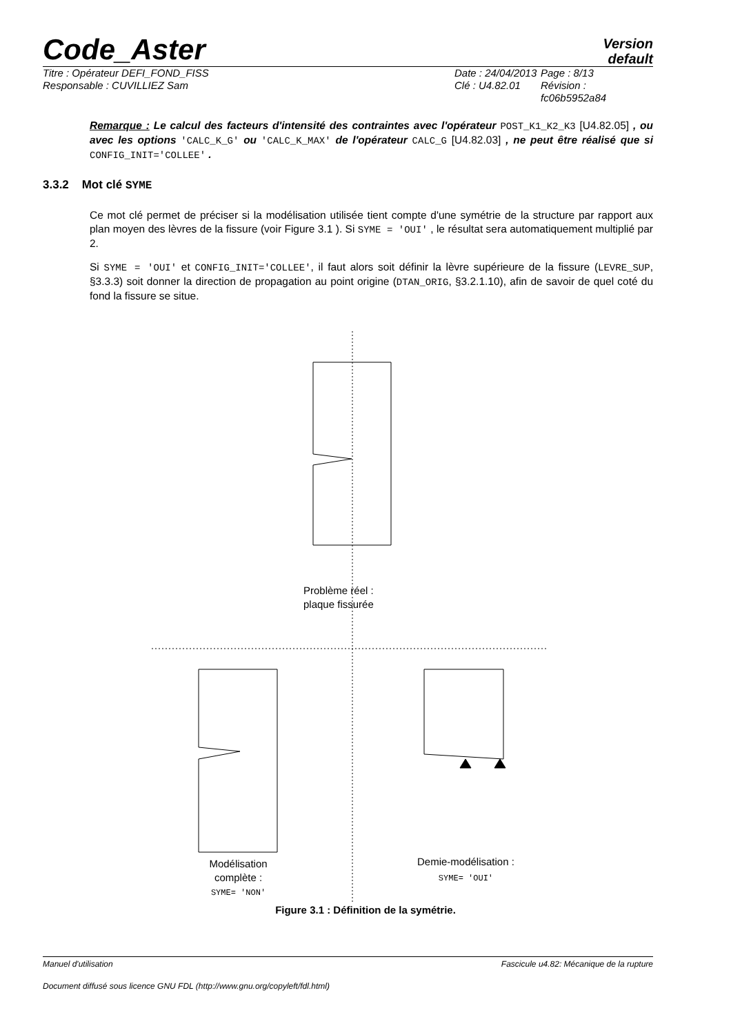Code_Aster
Version
default
Titre : Opérateur DEFI_FOND_FISS
Responsable : CUVILLIEZ Sam
Date : 24/04/2013
Clé : U4.82.01
Page : 8/13
Révision :
fc06b5952a84
Remarque : Le calcul des facteurs d'intensité des contraintes avec l'opérateur POST_K1_K2_K3 [U4.82.05] , ou avec les options 'CALC_K_G' ou 'CALC_K_MAX' de l'opérateur CALC_G [U4.82.03] , ne peut être réalisé que si CONFIG_INIT='COLLEE' .
3.3.2 Mot clé SYME
Ce mot clé permet de préciser si la modélisation utilisée tient compte d'une symétrie de la structure par rapport aux plan moyen des lèvres de la fissure (voir Figure 3.1 ). Si SYME = 'OUI' , le résultat sera automatiquement multiplié par 2.
Si SYME = 'OUI' et CONFIG_INIT='COLLEE', il faut alors soit définir la lèvre supérieure de la fissure (LEVRE_SUP, §3.3.3) soit donner la direction de propagation au point origine (DTAN_ORIG, §3.2.1.10), afin de savoir de quel coté du fond la fissure se situe.
Problème réel :
plaque fissurée
Modélisation
complète :
SYME= 'NON'
Demie-modélisation :
SYME= 'OUI'
Figure 3.1 : Définition de la symétrie.
Manuel d'utilisation Fascicule u4.82: Mécanique de la rupture
Document diffusé sous licence GNU FDL (http://www.gnu.org/copyleft/fdl.html)